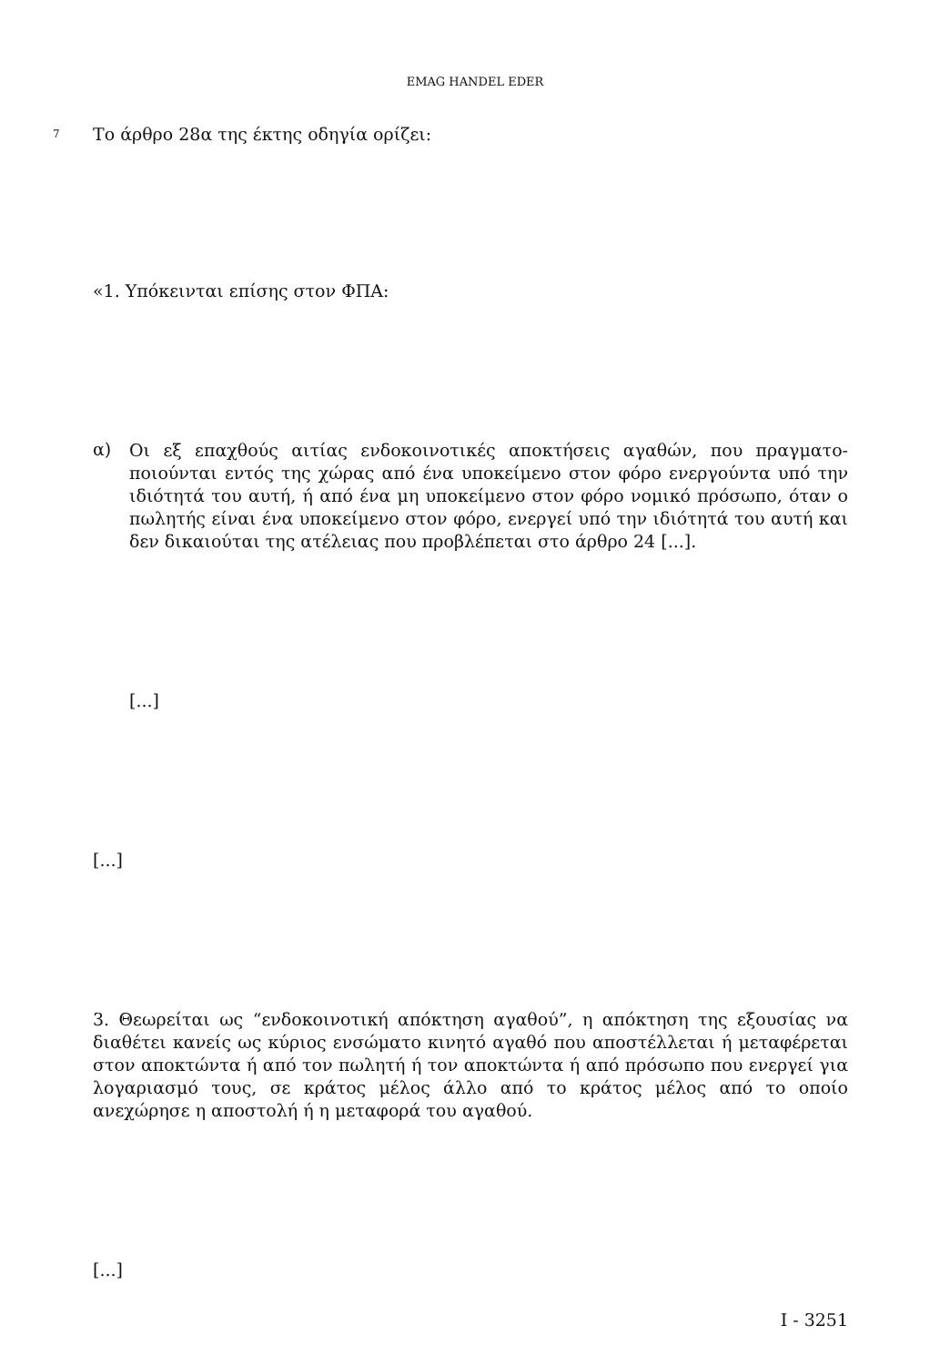EMAG HANDEL EDER
7
Το άρθρο 28α της έκτης οδηγία ορίζει:
«1. Υπόκεινται επίσης στον ΦΠΑ:
α)
Οι εξ επαχθούς αιτίας ενδοκοινοτικές αποκτήσεις αγαθών, που πραγματο-ποιούνται εντός της χώρας από ένα υποκείμενο στον φόρο ενεργούντα υπό την ιδιότητά του αυτή, ή από ένα μη υποκείμενο στον φόρο νομικό πρόσωπο, όταν ο πωλητής είναι ένα υποκείμενο στον φόρο, ενεργεί υπό την ιδιότητά του αυτή και δεν δικαιούται της ατέλειας που προβλέπεται στο άρθρο 24 [...].
[...]
[...]
3. Θεωρείται ως “ενδοκοινοτική απόκτηση αγαθού”, η απόκτηση της εξουσίας να διαθέτει κανείς ως κύριος ενσώματο κινητό αγαθό που αποστέλλεται ή μεταφέρεται στον αποκτώντα ή από τον πωλητή ή τον αποκτώντα ή από πρόσωπο που ενεργεί για λογαριασμό τους, σε κράτος μέλος άλλο από το κράτος μέλος από το οποίο ανεχώρησε η αποστολή ή η μεταφορά του αγαθού.
[...]
I - 3251